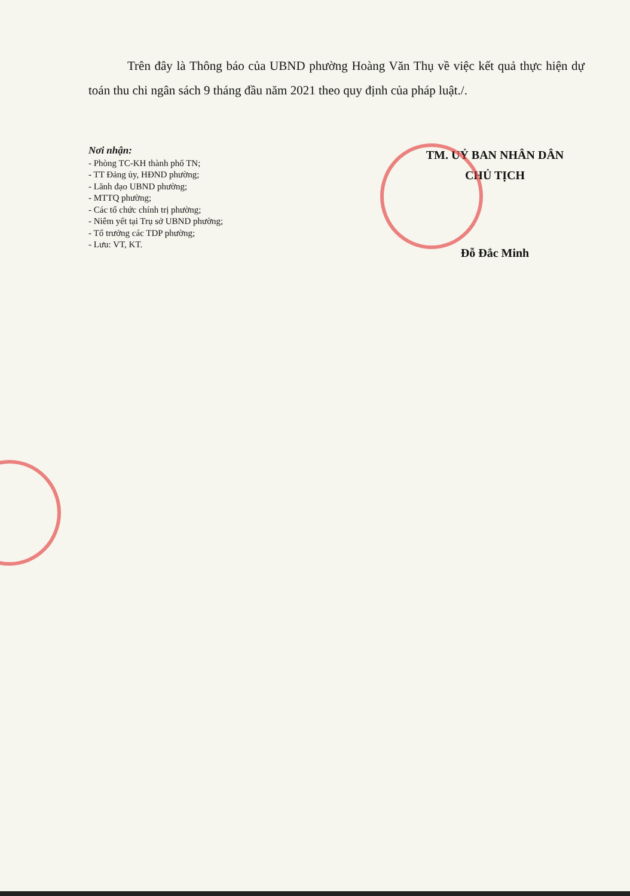Trên đây là Thông báo của UBND phường Hoàng Văn Thụ về việc kết quả thực hiện dự toán thu chi ngân sách 9 tháng đầu năm 2021 theo quy định của pháp luật./.
Nơi nhận:
- Phòng TC-KH thành phố TN;
- TT Đảng ủy, HĐND phường;
- Lãnh đạo UBND phường;
- MTTQ phường;
- Các tổ chức chính trị phường;
- Niêm yết tại Trụ sở UBND phường;
- Tổ trưởng các TDP phường;
- Lưu: VT, KT.
TM. UỶ BAN NHÂN DÂN
CHỦ TỊCH
Đỗ Đắc Minh